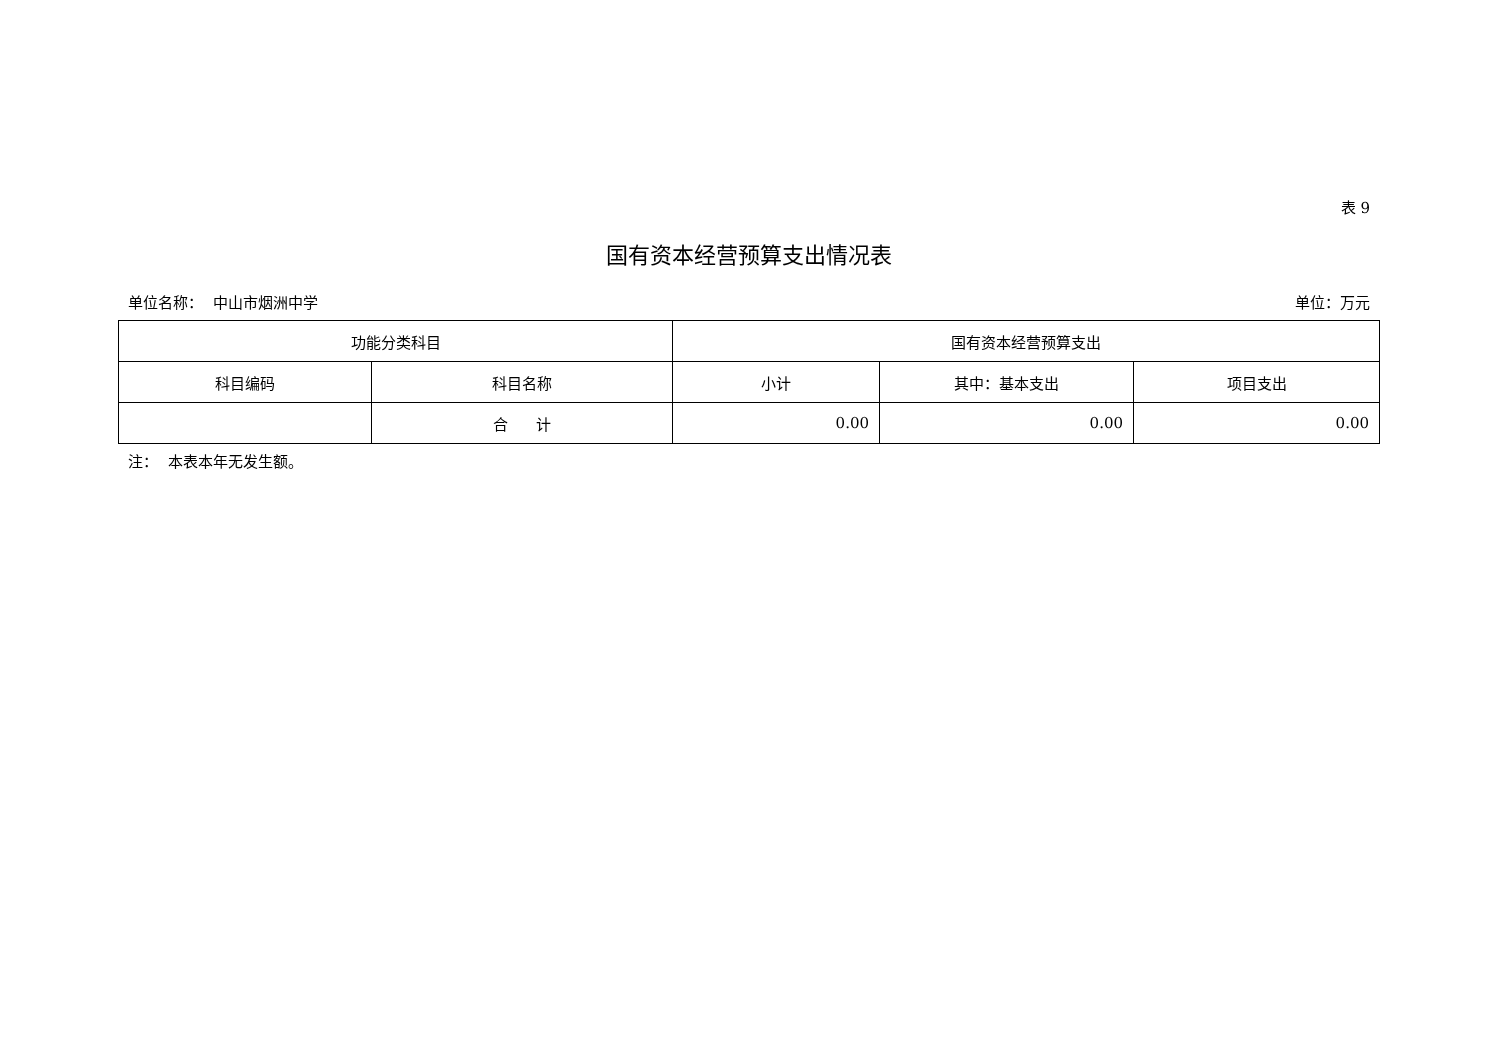表 9
国有资本经营预算支出情况表
单位名称： 中山市烟洲中学 单位：万元
| 功能分类科目 | | 国有资本经营预算支出 | | |
| --- | --- | --- | --- | --- |
| 科目编码 | 科目名称 | 小计 | 其中：基本支出 | 项目支出 |
| | 合 计 | 0.00 | 0.00 | 0.00 |
注： 本表本年无发生额。